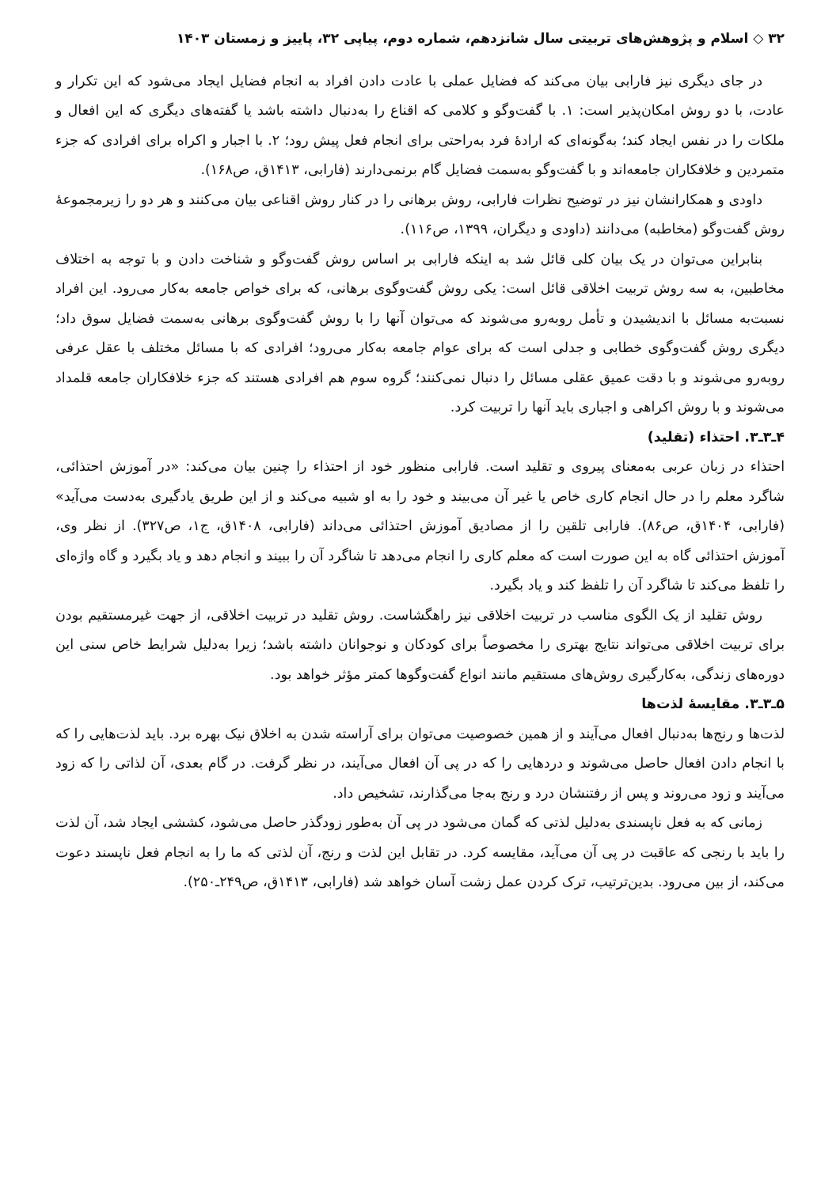۳۲ ◇ اسلام و پژوهش‌های تربیتی سال شانزدهم، شماره دوم، پیاپی ۳۲، پاییز و زمستان ۱۴۰۳
در جای دیگری نیز فارابی بیان می‌کند که فضایل عملی با عادت دادن افراد به انجام فضایل ایجاد می‌شود که این تکرار و عادت، با دو روش امکان‌پذیر است: ۱. با گفت‌وگو و کلامی که اقناع را به‌دنبال داشته باشد یا گفته‌های دیگری که این افعال و ملکات را در نفس ایجاد کند؛ به‌گونه‌ای که ارادهٔ فرد به‌راحتی برای انجام فعل پیش رود؛ ۲. با اجبار و اکراه برای افرادی که جزء متمردین و خلافکاران جامعه‌اند و با گفت‌وگو به‌سمت فضایل گام برنمی‌دارند (فارابی، ۱۴۱۳ق، ص۱۶۸).
داودی و همکارانشان نیز در توضیح نظرات فارابی، روش برهانی را در کنار روش اقناعی بیان می‌کنند و هر دو را زیرمجموعهٔ روش گفت‌وگو (مخاطبه) می‌دانند (داودی و دیگران، ۱۳۹۹، ص۱۱۶).
بنابراین می‌توان در یک بیان کلی قائل شد به اینکه فارابی بر اساس روش گفت‌وگو و شناخت دادن و با توجه به اختلاف مخاطبین، به سه روش تربیت اخلاقی قائل است: یکی روش گفت‌وگوی برهانی، که برای خواص جامعه به‌کار می‌رود. این افراد نسبت‌به مسائل با اندیشیدن و تأمل روبه‌رو می‌شوند که می‌توان آنها را با روش گفت‌وگوی برهانی به‌سمت فضایل سوق داد؛ دیگری روش گفت‌وگوی خطابی و جدلی است که برای عوام جامعه به‌کار می‌رود؛ افرادی که با مسائل مختلف با عقل عرفی روبه‌رو می‌شوند و با دقت عمیق عقلی مسائل را دنبال نمی‌کنند؛ گروه سوم هم افرادی هستند که جزء خلافکاران جامعه قلمداد می‌شوند و با روش اکراهی و اجباری باید آنها را تربیت کرد.
۴ـ۳ـ۳. احتذاء (تقلید)
احتذاء در زبان عربی به‌معنای پیروی و تقلید است. فارابی منظور خود از احتذاء را چنین بیان می‌کند: «در آموزش احتذائی، شاگرد معلم را در حال انجام کاری خاص یا غیر آن می‌بیند و خود را به او شبیه می‌کند و از این طریق یادگیری به‌دست می‌آید» (فارابی، ۱۴۰۴ق، ص۸۶). فارابی تلقین را از مصادیق آموزش احتذائی می‌داند (فارابی، ۱۴۰۸ق، ج۱، ص۳۲۷). از نظر وی، آموزش احتذائی گاه به این صورت است که معلم کاری را انجام می‌دهد تا شاگرد آن را ببیند و انجام دهد و یاد بگیرد و گاه واژه‌ای را تلفظ می‌کند تا شاگرد آن را تلفظ کند و یاد بگیرد.
روش تقلید از یک الگوی مناسب در تربیت اخلاقی نیز راهگشاست. روش تقلید در تربیت اخلاقی، از جهت غیرمستقیم بودن برای تربیت اخلاقی می‌تواند نتایج بهتری را مخصوصاً برای کودکان و نوجوانان داشته باشد؛ زیرا به‌دلیل شرایط خاص سنی این دوره‌های زندگی، به‌کارگیری روش‌های مستقیم مانند انواع گفت‌وگوها کمتر مؤثر خواهد بود.
۵ـ۳ـ۳. مقایسهٔ لذت‌ها
لذت‌ها و رنج‌ها به‌دنبال افعال می‌آیند و از همین خصوصیت می‌توان برای آراسته شدن به اخلاق نیک بهره برد. باید لذت‌هایی را که با انجام دادن افعال حاصل می‌شوند و دردهایی را که در پی آن افعال می‌آیند، در نظر گرفت. در گام بعدی، آن لذاتی را که زود می‌آیند و زود می‌روند و پس از رفتنشان درد و رنج به‌جا می‌گذارند، تشخیص داد.
زمانی که به فعل ناپسندی به‌دلیل لذتی که گمان می‌شود در پی آن به‌طور زودگذر حاصل می‌شود، کششی ایجاد شد، آن لذت را باید با رنجی که عاقبت در پی آن می‌آید، مقایسه کرد. در تقابل این لذت و رنج، آن لذتی که ما را به انجام فعل ناپسند دعوت می‌کند، از بین می‌رود. بدین‌ترتیب، ترک کردن عمل زشت آسان خواهد شد (فارابی، ۱۴۱۳ق، ص۲۴۹ـ۲۵۰).